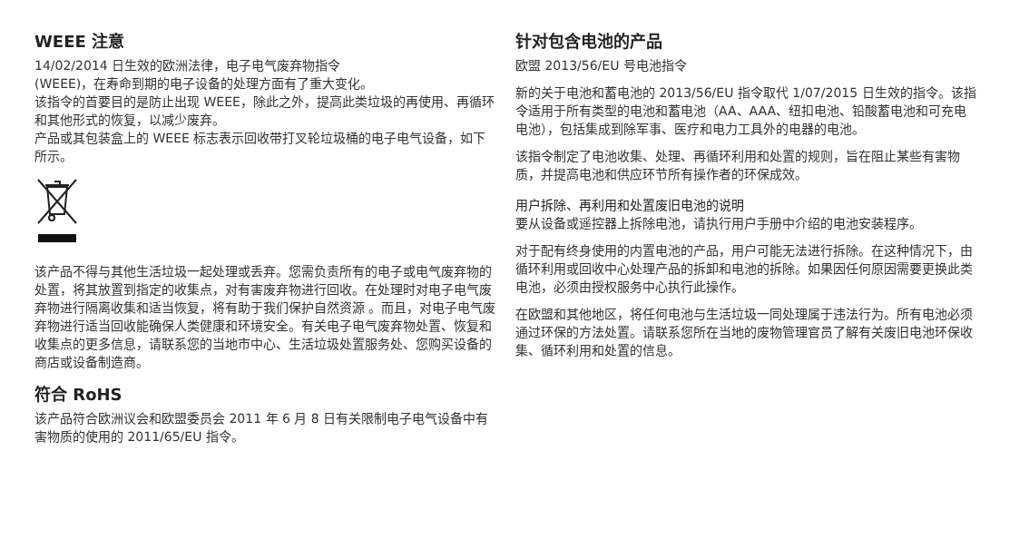WEEE 注意
14/02/2014 日生效的欧洲法律，电子电气废弃物指令
(WEEE)，在寿命到期的电子设备的处理方面有了重大变化。
该指令的首要目的是防止出现 WEEE，除此之外，提高此类垃圾的再使用、再循环和其他形式的恢复，以减少废弃。
产品或其包装盒上的 WEEE 标志表示回收带打叉轮垃圾桶的电子电气设备，如下所示。
该产品不得与其他生活垃圾一起处理或丢弃。您需负责所有的电子或电气废弃物的处置，将其放置到指定的收集点，对有害废弃物进行回收。在处理时对电子电气废弃物进行隔离收集和适当恢复，将有助于我们保护自然资源 。而且，对电子电气废弃物进行适当回收能确保人类健康和环境安全。有关电子电气废弃物处置、恢复和收集点的更多信息，请联系您的当地市中心、生活垃圾处置服务处、您购买设备的商店或设备制造商。
符合 RoHS
该产品符合欧洲议会和欧盟委员会 2011 年 6 月 8 日有关限制电子电气设备中有害物质的使用的 2011/65/EU 指令。
针对包含电池的产品
欧盟 2013/56/EU 号电池指令
新的关于电池和蓄电池的 2013/56/EU 指令取代 1/07/2015 日生效的指令。该指令适用于所有类型的电池和蓄电池（AA、AAA、纽扣电池、铅酸蓄电池和可充电电池），包括集成到除军事、医疗和电力工具外的电器的电池。
该指令制定了电池收集、处理、再循环利用和处置的规则，旨在阻止某些有害物质，并提高电池和供应环节所有操作者的环保成效。
用户拆除、再利用和处置废旧电池的说明
要从设备或遥控器上拆除电池，请执行用户手册中介绍的电池安装程序。
对于配有终身使用的内置电池的产品，用户可能无法进行拆除。在这种情况下，由循环利用或回收中心处理产品的拆卸和电池的拆除。如果因任何原因需要更换此类电池，必须由授权服务中心执行此操作。
在欧盟和其他地区，将任何电池与生活垃圾一同处理属于违法行为。所有电池必须通过环保的方法处置。请联系您所在当地的废物管理官员了解有关废旧电池环保收集、循环利用和处置的信息。